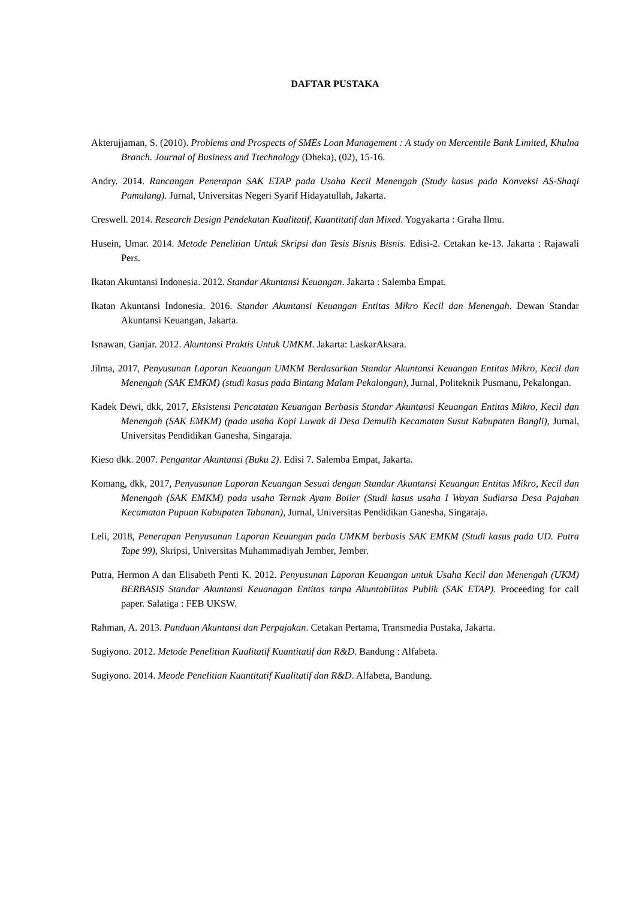DAFTAR PUSTAKA
Akterujjaman, S. (2010). Problems and Prospects of SMEs Loan Management : A study on Mercentile Bank Limited, Khulna Branch. Journal of Business and Ttechnology (Dheka), (02), 15-16.
Andry. 2014. Rancangan Penerapan SAK ETAP pada Usaha Kecil Menengah (Study kasus pada Konveksi AS-Shaqi Pamulang). Jurnal, Universitas Negeri Syarif Hidayatullah, Jakarta.
Creswell. 2014. Research Design Pendekatan Kualitatif, Kuantitatif dan Mixed. Yogyakarta : Graha Ilmu.
Husein, Umar. 2014. Metode Penelitian Untuk Skripsi dan Tesis Bisnis Bisnis. Edisi-2. Cetakan ke-13. Jakarta : Rajawali Pers.
Ikatan Akuntansi Indonesia. 2012. Standar Akuntansi Keuangan. Jakarta : Salemba Empat.
Ikatan Akuntansi Indonesia. 2016. Standar Akuntansi Keuangan Entitas Mikro Kecil dan Menengah. Dewan Standar Akuntansi Keuangan, Jakarta.
Isnawan, Ganjar. 2012. Akuntansi Praktis Untuk UMKM. Jakarta: LaskarAksara.
Jilma, 2017, Penyusunan Laporan Keuangan UMKM Berdasarkan Standar Akuntansi Keuangan Entitas Mikro, Kecil dan Menengah (SAK EMKM) (studi kasus pada Bintang Malam Pekalongan), Jurnal, Politeknik Pusmanu, Pekalongan.
Kadek Dewi, dkk, 2017, Eksistensi Pencatatan Keuangan Berbasis Standar Akuntansi Keuangan Entitas Mikro, Kecil dan Menengah (SAK EMKM) (pada usaha Kopi Luwak di Desa Demulih Kecamatan Susut Kabupaten Bangli), Jurnal, Universitas Pendidikan Ganesha, Singaraja.
Kieso dkk. 2007. Pengantar Akuntansi (Buku 2). Edisi 7. Salemba Empat, Jakarta.
Komang, dkk, 2017, Penyusunan Laporan Keuangan Sesuai dengan Standar Akuntansi Keuangan Entitas Mikro, Kecil dan Menengah (SAK EMKM) pada usaha Ternak Ayam Boiler (Studi kasus usaha I Wayan Sudiarsa Desa Pajahan Kecamatan Pupuan Kabupaten Tabanan), Jurnal, Universitas Pendidikan Ganesha, Singaraja.
Leli, 2018, Penerapan Penyusunan Laporan Keuangan pada UMKM berbasis SAK EMKM (Studi kasus pada UD. Putra Tape 99), Skripsi, Universitas Muhammadiyah Jember, Jember.
Putra, Hermon A dan Elisabeth Penti K. 2012. Penyusunan Laporan Keuangan untuk Usaha Kecil dan Menengah (UKM) BERBASIS Standar Akuntansi Keuanagan Entitas tanpa Akuntabilitas Publik (SAK ETAP). Proceeding for call paper. Salatiga : FEB UKSW.
Rahman, A. 2013. Panduan Akuntansi dan Perpajakan. Cetakan Pertama, Transmedia Pustaka, Jakarta.
Sugiyono. 2012. Metode Penelitian Kualitatif Kuantitatif dan R&D. Bandung : Alfabeta.
Sugiyono. 2014. Meode Penelitian Kuantitatif Kualitatif dan R&D. Alfabeta, Bandung.